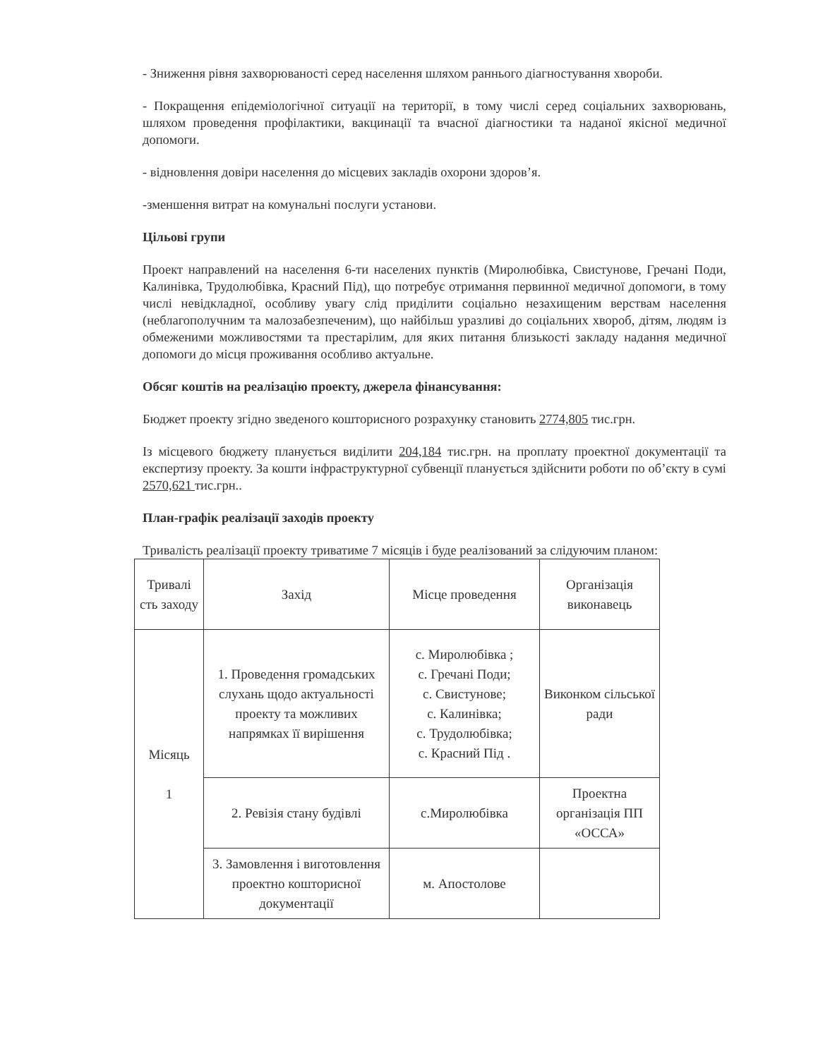- Зниження рівня захворюваності серед населення шляхом раннього діагностування хвороби.
- Покращення епідеміологічної ситуації на території, в тому числі серед соціальних захворювань, шляхом проведення профілактики, вакцинації та вчасної діагностики та наданої якісної медичної допомоги.
- відновлення довіри населення до місцевих закладів охорони здоров’я.
-зменшення витрат на комунальні послуги установи.
Цільові групи
Проект направлений на населення 6-ти населених пунктів (Миролюбівка, Свистунове, Гречані Поди, Калинівка, Трудолюбівка, Красний Під), що потребує отримання первинної медичної допомоги, в тому числі невідкладної, особливу увагу слід приділити соціально незахищеним верствам населення (неблагополучним та малозабезпеченим), що найбільш уразливі до соціальних хвороб, дітям, людям із обмеженими можливостями та престарілим, для яких питання близькості закладу надання медичної допомоги до місця проживання особливо актуальне.
Обсяг коштів на реалізацію проекту, джерела фінансування:
Бюджет проекту згідно зведеного кошторисного розрахунку становить 2774,805 тис.грн.
Із місцевого бюджету планується виділити 204,184 тис.грн. на проплату проектної документації та експертизу проекту. За кошти інфраструктурної субвенції планується здійснити роботи по об’єкту в сумі 2570,621 тис.грн..
План-графік реалізації заходів проекту
Тривалість реалізації проекту триватиме 7 місяців і буде реалізований за слідуючим планом:
| Тривалі сть заходу | Захід | Місце проведення | Організація виконавець |
| Місяць 1 | 1. Проведення громадських слухань щодо актуальності проекту та можливих напрямках її вирішення | с. Миролюбівка ; с. Гречані Поди; с. Свистунове; с. Калинівка; с. Трудолюбівка; с. Красний Під . | Виконком сільської ради |
| | 2. Ревізія стану будівлі | с.Миролюбівка | Проектна організація ПП «ОССА» |
| | 3. Замовлення і виготовлення проектно кошторисної документації | м. Апостолове | |